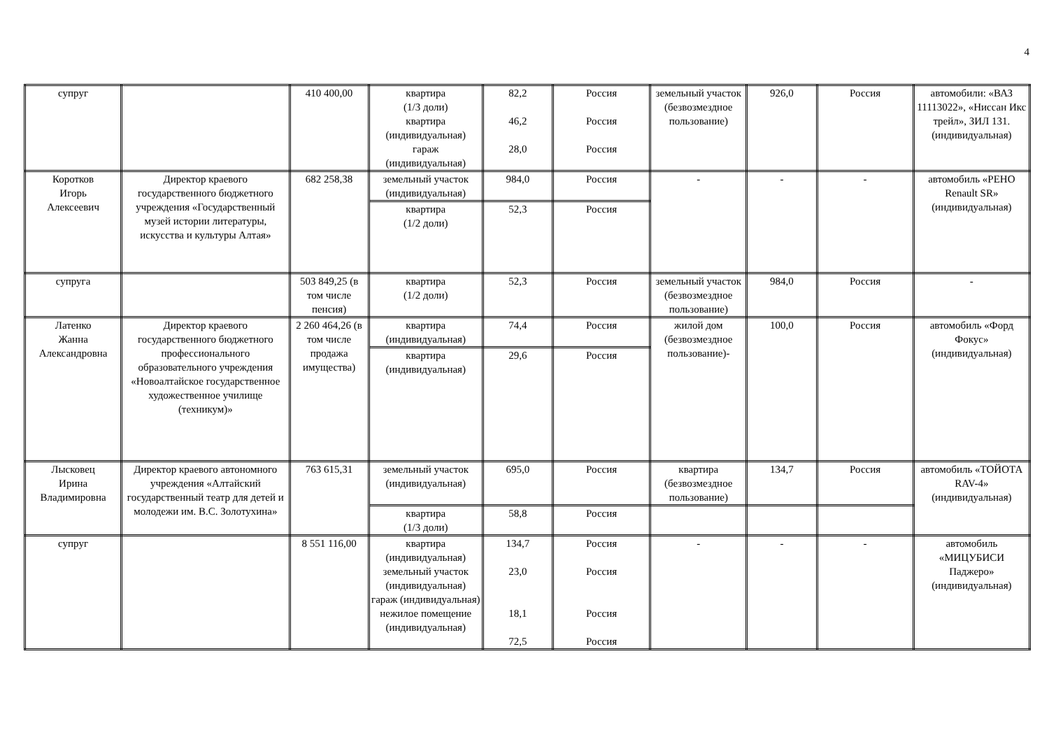4
| супруг | | 410 400,00 | квартира (1/3 доли) квартира (индивидуальная) гараж (индивидуальная) | 82,2 46,2 28,0 | Россия Россия Россия | земельный участок (безвозмездное пользование) | 926,0 | Россия | автомобили: «ВАЗ 11113022», «Ниссан Икс трейл», ЗИЛ 131. (индивидуальная) |
| Коротков Игорь Алексеевич | Директор краевого государственного бюджетного учреждения «Государственный музей истории литературы, искусства и культуры Алтая» | 682 258,38 | земельный участок (индивидуальная) | 984,0 | Россия | - | - | - | автомобиль «РЕНО Renault SR» (индивидуальная) |
| | | | квартира (1/2 доли) | 52,3 | Россия | | | | |
| супруга | | 503 849,25 (в том числе пенсия) | квартира (1/2 доли) | 52,3 | Россия | земельный участок (безвозмездное пользование) | 984,0 | Россия | - |
| Латенко Жанна Александровна | Директор краевого государственного бюджетного профессионального образовательного учреждения «Новоалтайское государственное художественное училище (техникум)» | 2 260 464,26 (в том числе продажа имущества) | квартира (индивидуальная) | 74,4 | Россия | жилой дом (безвозмездное пользование)- | 100,0 | Россия | автомобиль «Форд Фокус» (индивидуальная) |
| | | | квартира (индивидуальная) | 29,6 | Россия | | | | |
| Лысковец Ирина Владимировна | Директор краевого автономного учреждения «Алтайский государственный театр для детей и молодежи им. В.С. Золотухина» | 763 615,31 | земельный участок (индивидуальная) | 695,0 | Россия | квартира (безвозмездное пользование) | 134,7 | Россия | автомобиль «ТОЙОТА RAV-4» (индивидуальная) |
| | | | квартира (1/3 доли) | 58,8 | Россия | | | | |
| супруг | | 8 551 116,00 | квартира (индивидуальная) земельный участок (индивидуальная) гараж (индивидуальная) нежилое помещение (индивидуальная) | 134,7 23,0 18,1 72,5 | Россия Россия Россия Россия | - | - | - | автомобиль «МИЦУБИСИ Паджеро» (индивидуальная) |